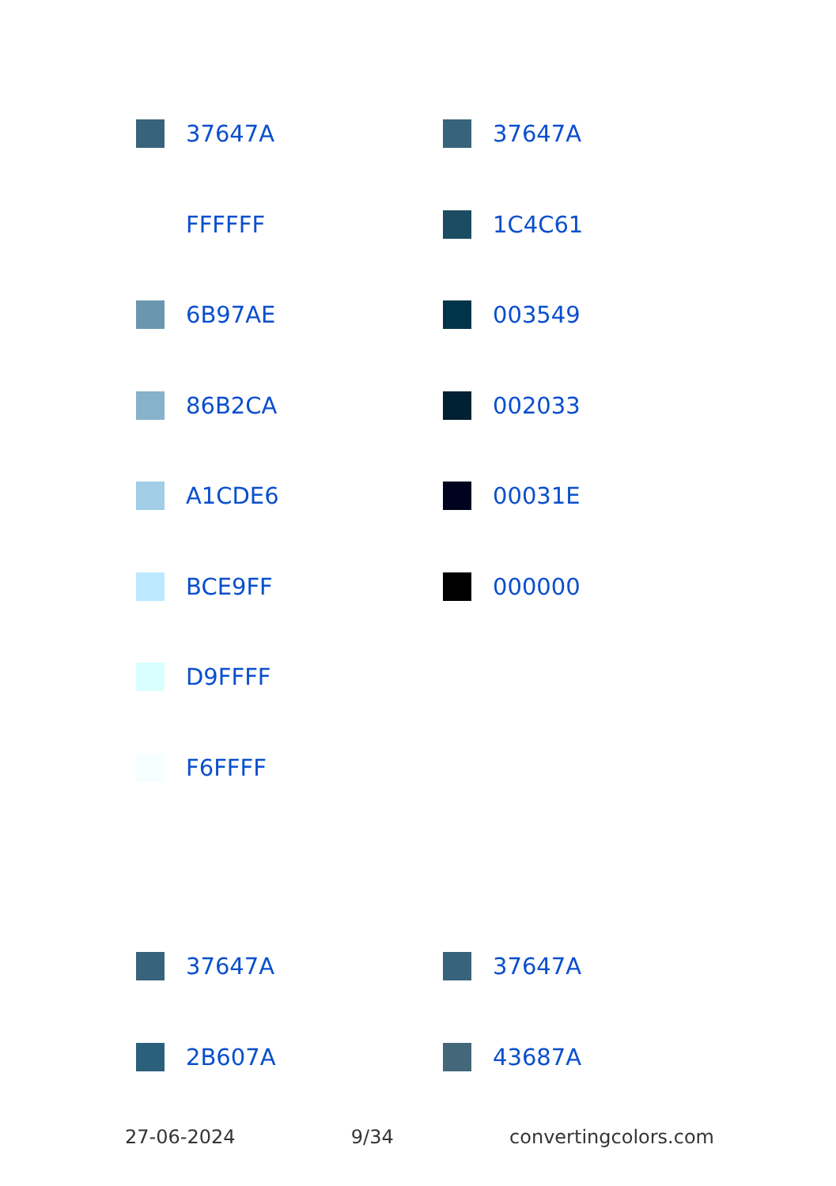37647A
FFFFFF
6B97AE
86B2CA
A1CDE6
BCE9FF
D9FFFF
F6FFFF
37647A
1C4C61
003549
002033
00031E
000000
37647A
2B607A
37647A
43687A
27-06-2024 9/34 convertingcolors.com